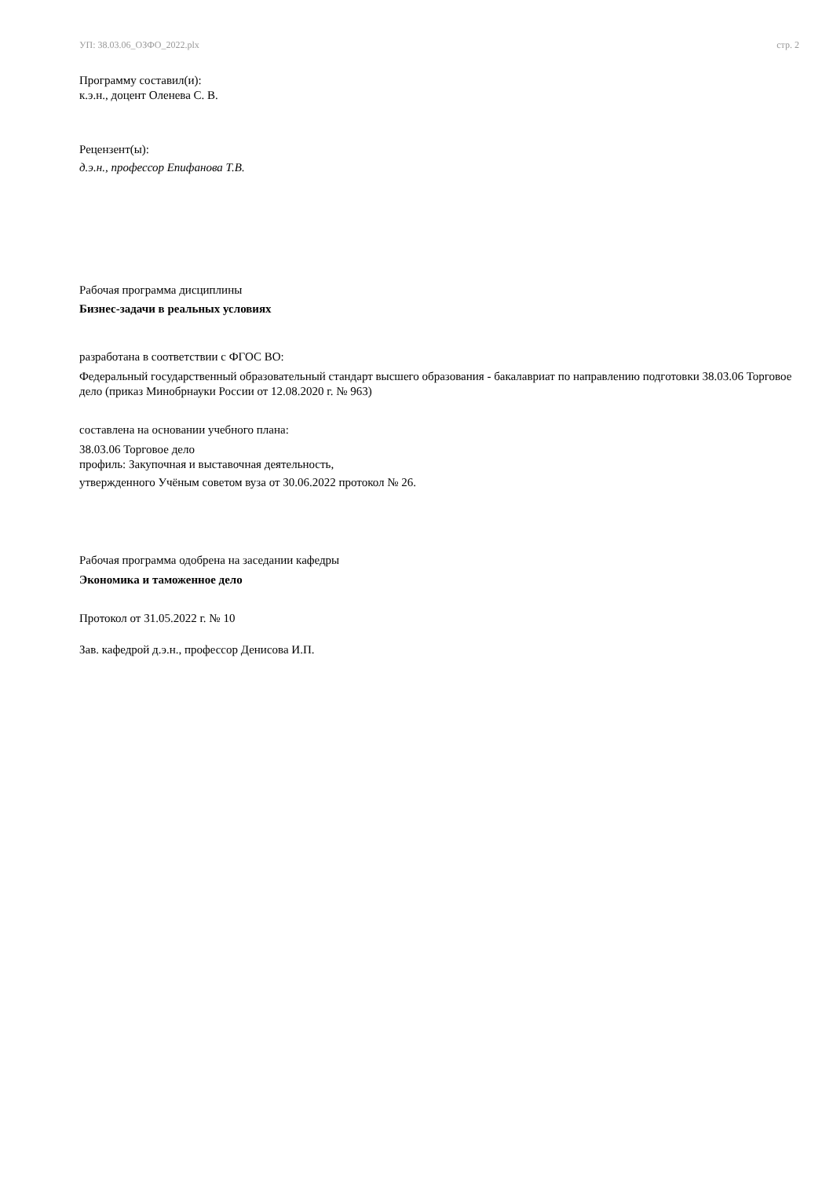УП: 38.03.06_ОЗФО_2022.plx стр. 2
Программу составил(и):
к.э.н., доцент Оленева С. В.
Рецензент(ы):
д.э.н., профессор Епифанова Т.В.
Рабочая программа дисциплины
Бизнес-задачи в реальных условиях
разработана в соответствии с ФГОС ВО:
Федеральный государственный образовательный стандарт высшего образования - бакалавриат по направлению подготовки 38.03.06 Торговое дело (приказ Минобрнауки России от 12.08.2020 г. № 963)
составлена на основании учебного плана:
38.03.06 Торговое дело
профиль: Закупочная и выставочная деятельность,
утвержденного Учёным советом вуза от 30.06.2022 протокол № 26.
Рабочая программа одобрена на заседании кафедры
Экономика и таможенное дело
Протокол от 31.05.2022 г. № 10
Зав. кафедрой д.э.н., профессор Денисова И.П.